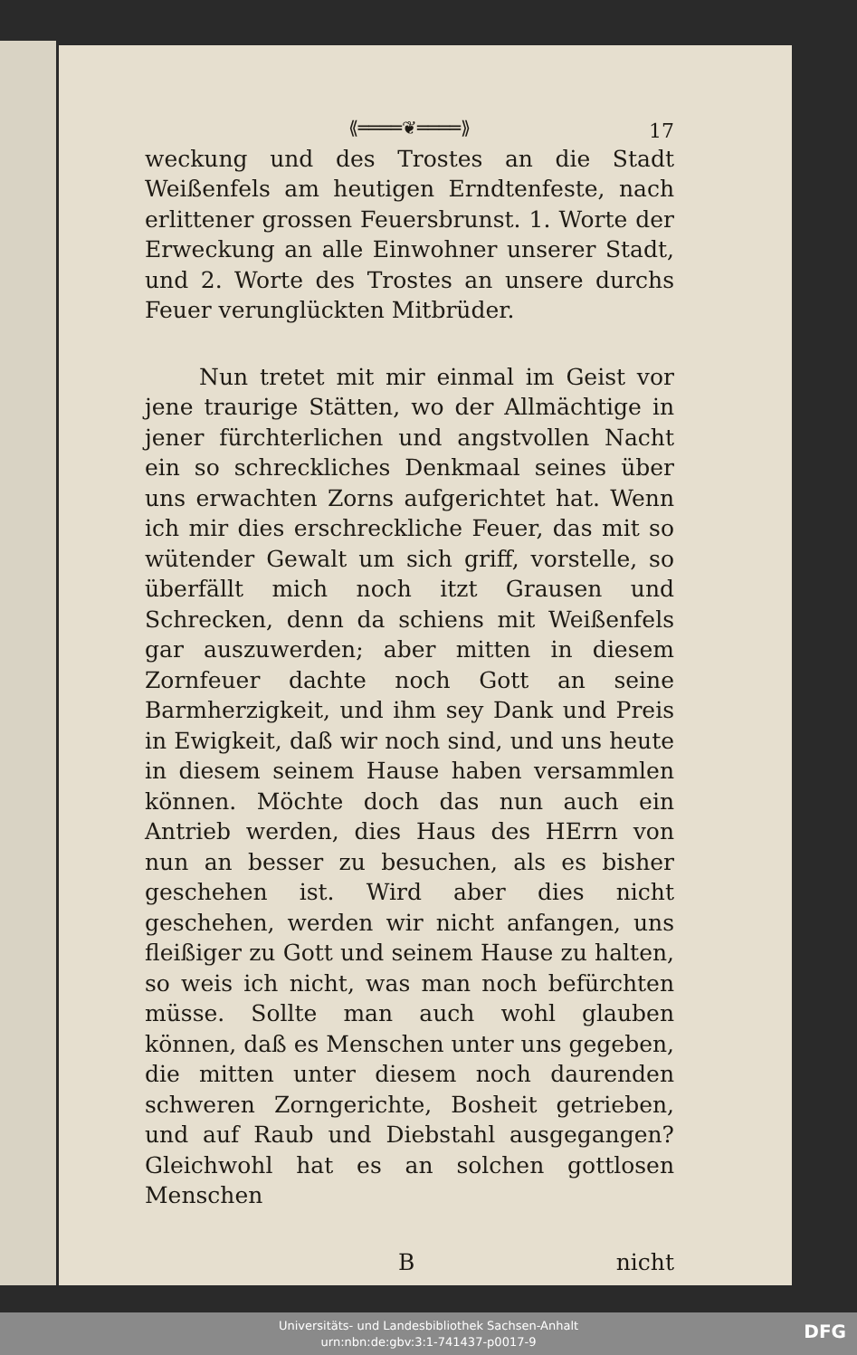17
⟪════❦════⟫
weckung und des Trostes an die Stadt Weißenfels am heutigen Erndtenfeste, nach erlittener grossen Feuersbrunst. 1. Worte der Erweckung an alle Einwohner unserer Stadt, und 2. Worte des Trostes an unsere durchs Feuer verunglückten Mitbrüder.
Nun tretet mit mir einmal im Geist vor jene traurige Stätten, wo der Allmächtige in jener fürchterlichen und angstvollen Nacht ein so schreckliches Denkmaal seines über uns erwachten Zorns aufgerichtet hat. Wenn ich mir dies erschreckliche Feuer, das mit so wütender Gewalt um sich griff, vorstelle, so überfällt mich noch itzt Grausen und Schrecken, denn da schiens mit Weißenfels gar auszuwerden; aber mitten in diesem Zornfeuer dachte noch Gott an seine Barmherzigkeit, und ihm sey Dank und Preis in Ewigkeit, daß wir noch sind, und uns heute in diesem seinem Hause haben versammlen können. Möchte doch das nun auch ein Antrieb werden, dies Haus des HErrn von nun an besser zu besuchen, als es bisher geschehen ist. Wird aber dies nicht geschehen, werden wir nicht anfangen, uns fleißiger zu Gott und seinem Hause zu halten, so weis ich nicht, was man noch befürchten müsse. Sollte man auch wohl glauben können, daß es Menschen unter uns gegeben, die mitten unter diesem noch daurenden schweren Zorngerichte, Bosheit getrieben, und auf Raub und Diebstahl ausgegangen? Gleichwohl hat es an solchen gottlosen Menschen
Bnicht
Universitäts- und Landesbibliothek Sachsen-Anhalt
urn:nbn:de:gbv:3:1-741437-p0017-9
DFG